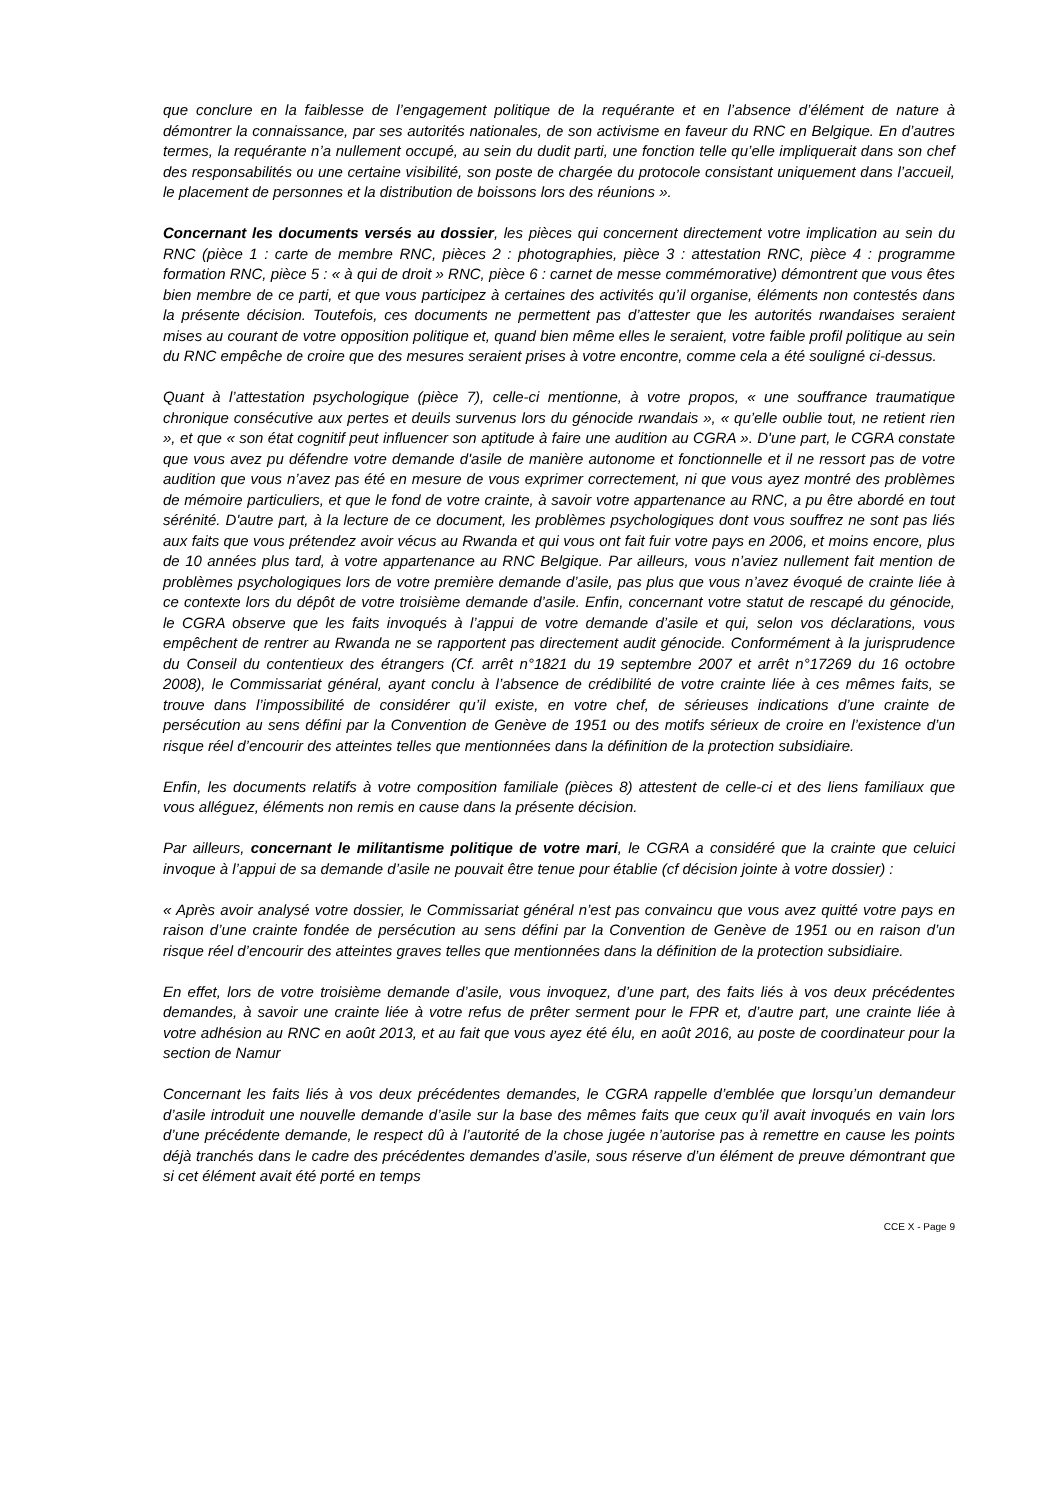que conclure en la faiblesse de l’engagement politique de la requérante et en l’absence d’élément de nature à démontrer la connaissance, par ses autorités nationales, de son activisme en faveur du RNC en Belgique. En d’autres termes, la requérante n’a nullement occupé, au sein du dudit parti, une fonction telle qu’elle impliquerait dans son chef des responsabilités ou une certaine visibilité, son poste de chargée du protocole consistant uniquement dans l’accueil, le placement de personnes et la distribution de boissons lors des réunions ».
Concernant les documents versés au dossier, les pièces qui concernent directement votre implication au sein du RNC (pièce 1 : carte de membre RNC, pièces 2 : photographies, pièce 3 : attestation RNC, pièce 4 : programme formation RNC, pièce 5 : « à qui de droit » RNC, pièce 6 : carnet de messe commémorative) démontrent que vous êtes bien membre de ce parti, et que vous participez à certaines des activités qu’il organise, éléments non contestés dans la présente décision. Toutefois, ces documents ne permettent pas d’attester que les autorités rwandaises seraient mises au courant de votre opposition politique et, quand bien même elles le seraient, votre faible profil politique au sein du RNC empêche de croire que des mesures seraient prises à votre encontre, comme cela a été souligné ci-dessus.
Quant à l’attestation psychologique (pièce 7), celle-ci mentionne, à votre propos, « une souffrance traumatique chronique consécutive aux pertes et deuils survenus lors du génocide rwandais », « qu’elle oublie tout, ne retient rien », et que « son état cognitif peut influencer son aptitude à faire une audition au CGRA ». D'une part, le CGRA constate que vous avez pu défendre votre demande d'asile de manière autonome et fonctionnelle et il ne ressort pas de votre audition que vous n’avez pas été en mesure de vous exprimer correctement, ni que vous ayez montré des problèmes de mémoire particuliers, et que le fond de votre crainte, à savoir votre appartenance au RNC, a pu être abordé en tout sérénité. D'autre part, à la lecture de ce document, les problèmes psychologiques dont vous souffrez ne sont pas liés aux faits que vous prétendez avoir vécus au Rwanda et qui vous ont fait fuir votre pays en 2006, et moins encore, plus de 10 années plus tard, à votre appartenance au RNC Belgique. Par ailleurs, vous n’aviez nullement fait mention de problèmes psychologiques lors de votre première demande d’asile, pas plus que vous n’avez évoqué de crainte liée à ce contexte lors du dépôt de votre troisième demande d’asile. Enfin, concernant votre statut de rescapé du génocide, le CGRA observe que les faits invoqués à l’appui de votre demande d’asile et qui, selon vos déclarations, vous empêchent de rentrer au Rwanda ne se rapportent pas directement audit génocide. Conformément à la jurisprudence du Conseil du contentieux des étrangers (Cf. arrêt n°1821 du 19 septembre 2007 et arrêt n°17269 du 16 octobre 2008), le Commissariat général, ayant conclu à l’absence de crédibilité de votre crainte liée à ces mêmes faits, se trouve dans l’impossibilité de considérer qu’il existe, en votre chef, de sérieuses indications d’une crainte de persécution au sens défini par la Convention de Genève de 1951 ou des motifs sérieux de croire en l’existence d’un risque réel d’encourir des atteintes telles que mentionnées dans la définition de la protection subsidiaire.
Enfin, les documents relatifs à votre composition familiale (pièces 8) attestent de celle-ci et des liens familiaux que vous alléguez, éléments non remis en cause dans la présente décision.
Par ailleurs, concernant le militantisme politique de votre mari, le CGRA a considéré que la crainte que celuici invoque à l’appui de sa demande d’asile ne pouvait être tenue pour établie (cf décision jointe à votre dossier) :
« Après avoir analysé votre dossier, le Commissariat général n’est pas convaincu que vous avez quitté votre pays en raison d’une crainte fondée de persécution au sens défini par la Convention de Genève de 1951 ou en raison d’un risque réel d’encourir des atteintes graves telles que mentionnées dans la définition de la protection subsidiaire.
En effet, lors de votre troisième demande d’asile, vous invoquez, d’une part, des faits liés à vos deux précédentes demandes, à savoir une crainte liée à votre refus de prêter serment pour le FPR et, d’autre part, une crainte liée à votre adhésion au RNC en août 2013, et au fait que vous ayez été élu, en août 2016, au poste de coordinateur pour la section de Namur
Concernant les faits liés à vos deux précédentes demandes, le CGRA rappelle d’emblée que lorsqu’un demandeur d’asile introduit une nouvelle demande d’asile sur la base des mêmes faits que ceux qu’il avait invoqués en vain lors d’une précédente demande, le respect dû à l’autorité de la chose jugée n’autorise pas à remettre en cause les points déjà tranchés dans le cadre des précédentes demandes d’asile, sous réserve d’un élément de preuve démontrant que si cet élément avait été porté en temps
CCE X - Page 9